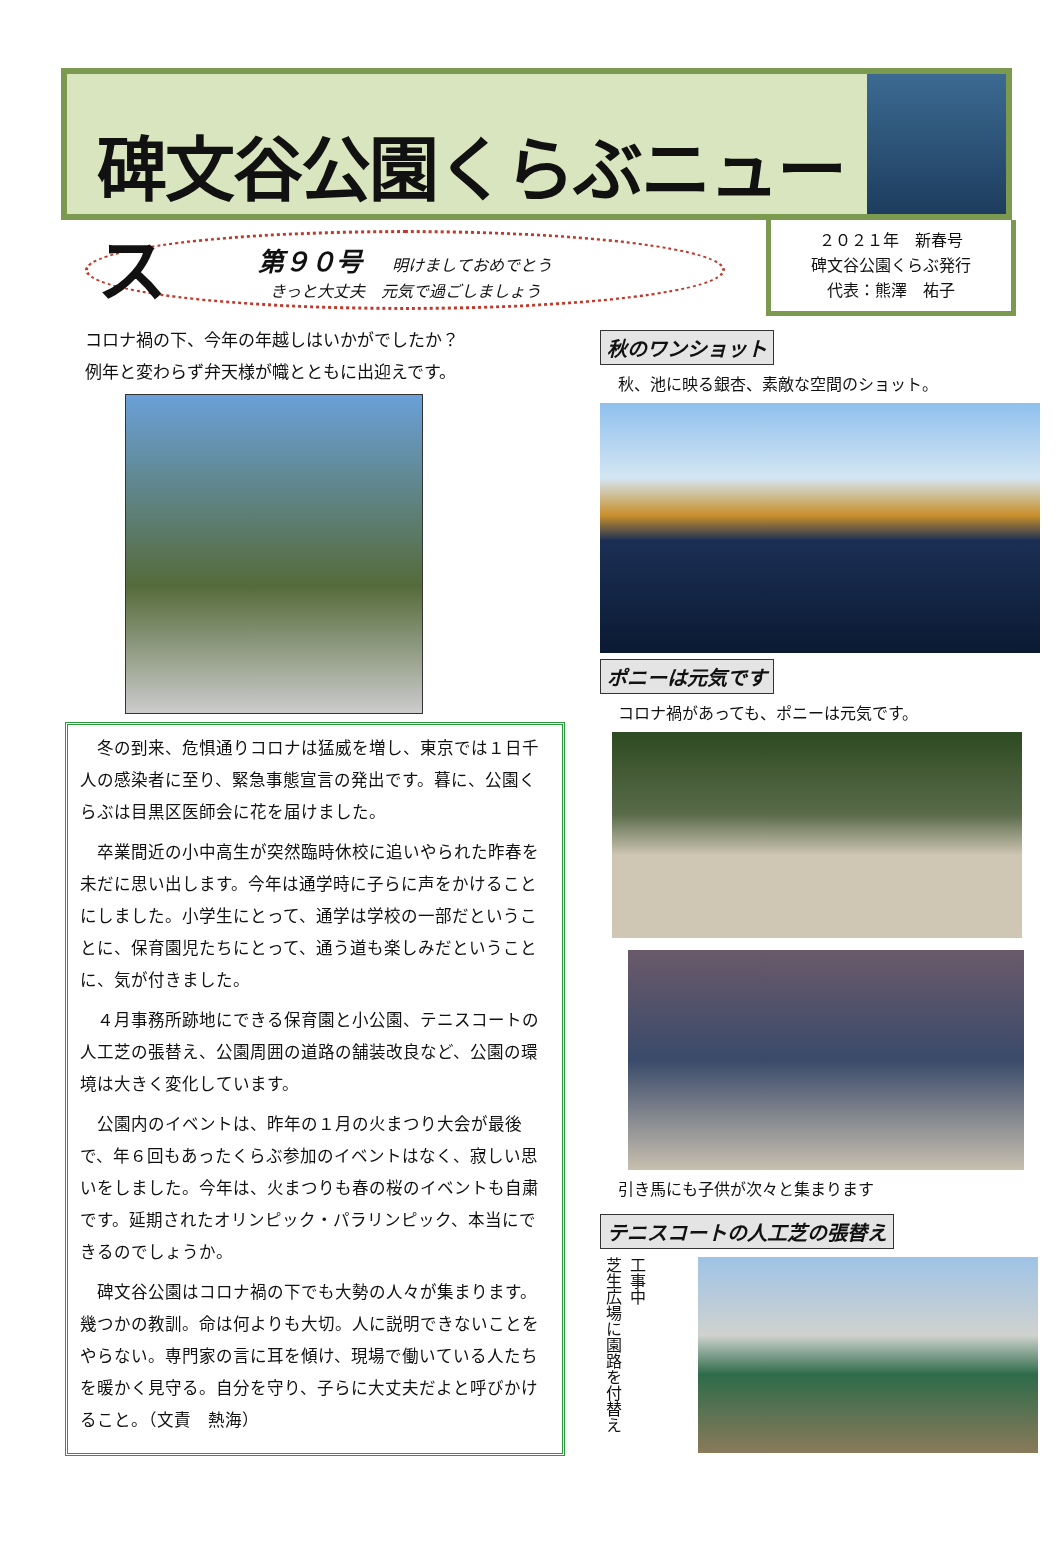碑文谷公園くらぶニュース
第９０号 明けましておめでとう
きっと大丈夫　元気で過ごしましょう
２０２１年　新春号
碑文谷公園くらぶ発行
代表：熊澤　祐子
コロナ禍の下、今年の年越しはいかがでしたか？
例年と変わらず弁天様が幟とともに出迎えです。
冬の到来、危惧通りコロナは猛威を増し、東京では１日千人の感染者に至り、緊急事態宣言の発出です。暮に、公園くらぶは目黒区医師会に花を届けました。
卒業間近の小中高生が突然臨時休校に追いやられた昨春を未だに思い出します。今年は通学時に子らに声をかけることにしました。小学生にとって、通学は学校の一部だということに、保育園児たちにとって、通う道も楽しみだということに、気が付きました。
４月事務所跡地にできる保育園と小公園、テニスコートの人工芝の張替え、公園周囲の道路の舗装改良など、公園の環境は大きく変化しています。
公園内のイベントは、昨年の１月の火まつり大会が最後で、年６回もあったくらぶ参加のイベントはなく、寂しい思いをしました。今年は、火まつりも春の桜のイベントも自粛です。延期されたオリンピック・パラリンピック、本当にできるのでしょうか。
碑文谷公園はコロナ禍の下でも大勢の人々が集まります。幾つかの教訓。命は何よりも大切。人に説明できないことをやらない。専門家の言に耳を傾け、現場で働いている人たちを暖かく見守る。自分を守り、子らに大丈夫だよと呼びかけること。（文責　熱海）
秋のワンショット
秋、池に映る銀杏、素敵な空間のショット。
ポニーは元気です
コロナ禍があっても、ポニーは元気です。
引き馬にも子供が次々と集まります
テニスコートの人工芝の張替え
工事中
芝生広場に園路を付替え